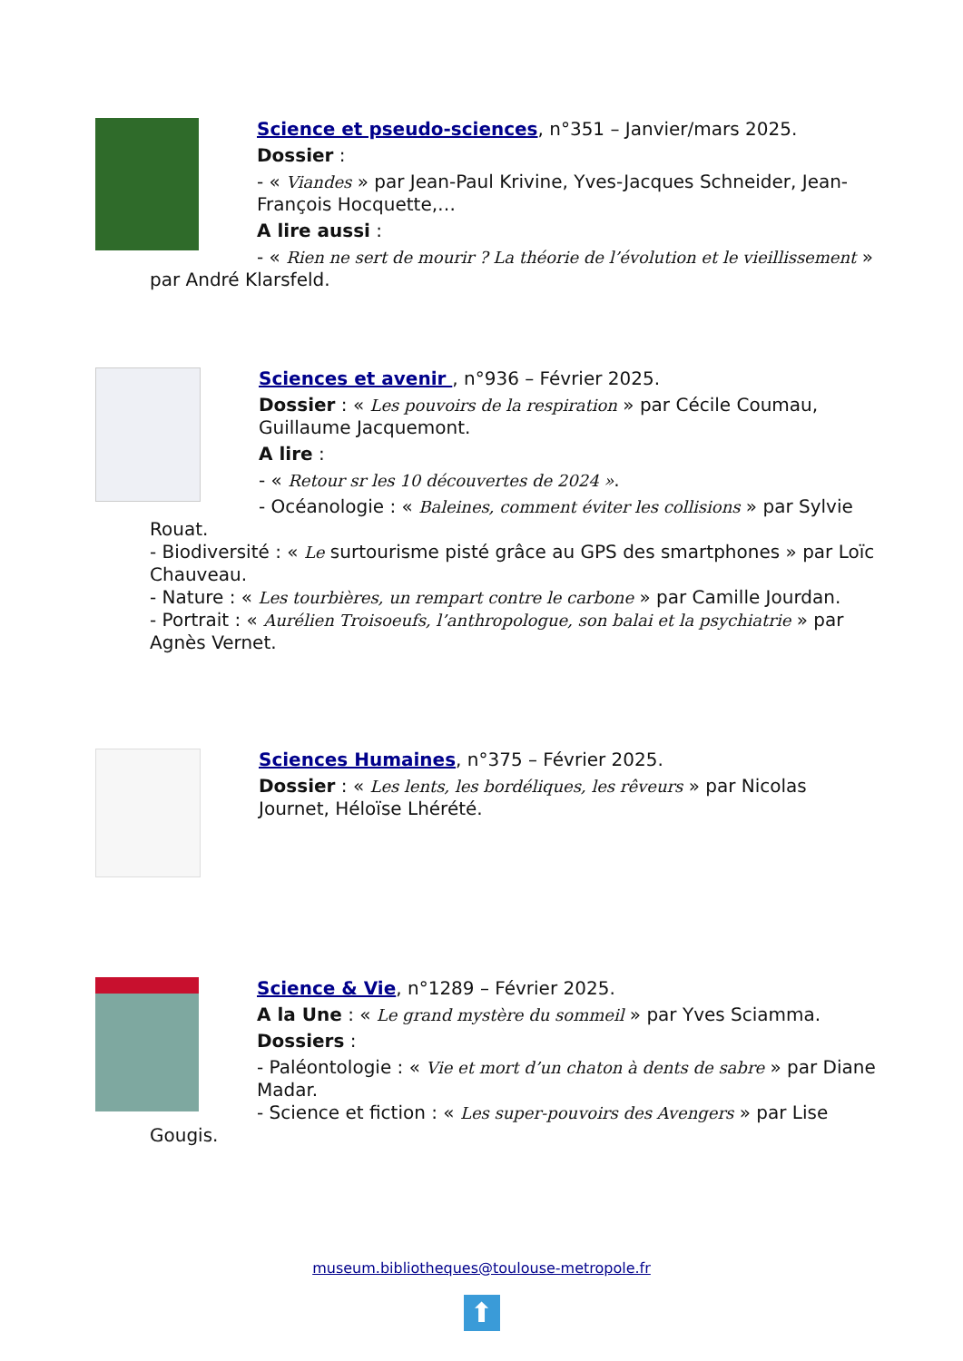Science et pseudo-sciences, n°351 – Janvier/mars 2025.
Dossier :
- « Viandes » par Jean-Paul Krivine, Yves-Jacques Schneider, Jean-François Hocquette,…
A lire aussi :
- « Rien ne sert de mourir ? La théorie de l’évolution et le vieillissement » par André Klarsfeld.
Sciences et avenir , n°936 – Février 2025.
Dossier : « Les pouvoirs de la respiration » par Cécile Coumau, Guillaume Jacquemont.
A lire :
- « Retour sr les 10 découvertes de 2024 ».
- Océanologie : « Baleines, comment éviter les collisions » par Sylvie Rouat.
- Biodiversité : « Le surtourisme pisté grâce au GPS des smartphones » par Loïc Chauveau.
- Nature : « Les tourbières, un rempart contre le carbone » par Camille Jourdan.
- Portrait : « Aurélien Troisoeufs, l’anthropologue, son balai et la psychiatrie » par Agnès Vernet.
Sciences Humaines, n°375 – Février 2025.
Dossier : « Les lents, les bordéliques, les rêveurs » par Nicolas Journet, Héloïse Lhérété.
Science & Vie, n°1289 – Février 2025.
A la Une : « Le grand mystère du sommeil » par Yves Sciamma.
Dossiers :
- Paléontologie : « Vie et mort d’un chaton à dents de sabre » par Diane Madar.
- Science et fiction : « Les super-pouvoirs des Avengers » par Lise Gougis.
museum.bibliotheques@toulouse-metropole.fr
⬆